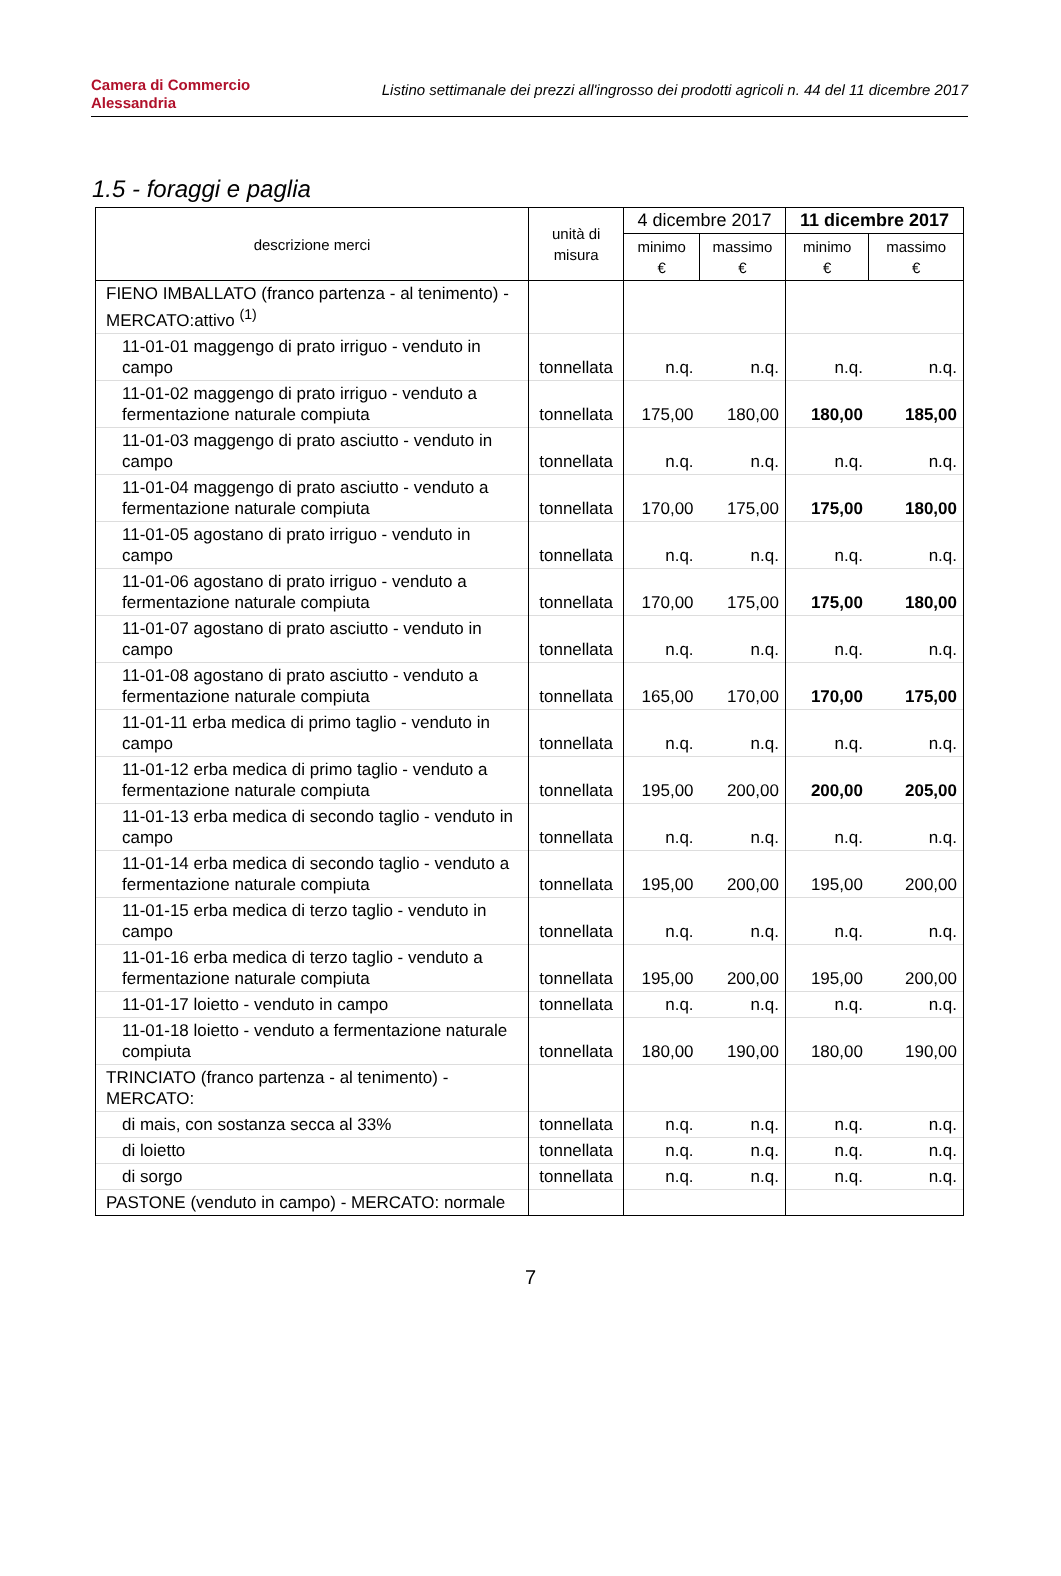Camera di Commercio
Alessandria
Listino settimanale dei prezzi all'ingrosso dei prodotti agricoli n. 44 del 11 dicembre 2017
1.5 - foraggi e paglia
| descrizione merci | unità di misura | 4 dicembre 2017 | | 11 dicembre 2017 | |
| --- | --- | --- | --- | --- | --- |
| | | minimo € | massimo € | minimo € | massimo € |
| FIENO IMBALLATO (franco partenza - al tenimento) - MERCATO:attivo <sup>(1)</sup> | | | | | |
| 11-01-01 maggengo di prato irriguo - venduto in campo | tonnellata | n.q. | n.q. | n.q. | n.q. |
| 11-01-02 maggengo di prato irriguo - venduto a fermentazione naturale compiuta | tonnellata | 175,00 | 180,00 | 180,00 | 185,00 |
| 11-01-03 maggengo di prato asciutto - venduto in campo | tonnellata | n.q. | n.q. | n.q. | n.q. |
| 11-01-04 maggengo di prato asciutto - venduto a fermentazione naturale compiuta | tonnellata | 170,00 | 175,00 | 175,00 | 180,00 |
| 11-01-05 agostano di prato irriguo - venduto in campo | tonnellata | n.q. | n.q. | n.q. | n.q. |
| 11-01-06 agostano di prato irriguo - venduto a fermentazione naturale compiuta | tonnellata | 170,00 | 175,00 | 175,00 | 180,00 |
| 11-01-07 agostano di prato asciutto - venduto in campo | tonnellata | n.q. | n.q. | n.q. | n.q. |
| 11-01-08 agostano di prato asciutto - venduto a fermentazione naturale compiuta | tonnellata | 165,00 | 170,00 | 170,00 | 175,00 |
| 11-01-11 erba medica di primo taglio - venduto in campo | tonnellata | n.q. | n.q. | n.q. | n.q. |
| 11-01-12 erba medica di primo taglio - venduto a fermentazione naturale compiuta | tonnellata | 195,00 | 200,00 | 200,00 | 205,00 |
| 11-01-13 erba medica di secondo taglio - venduto in campo | tonnellata | n.q. | n.q. | n.q. | n.q. |
| 11-01-14 erba medica di secondo taglio - venduto a fermentazione naturale compiuta | tonnellata | 195,00 | 200,00 | 195,00 | 200,00 |
| 11-01-15 erba medica di terzo taglio - venduto in campo | tonnellata | n.q. | n.q. | n.q. | n.q. |
| 11-01-16 erba medica di terzo taglio - venduto a fermentazione naturale compiuta | tonnellata | 195,00 | 200,00 | 195,00 | 200,00 |
| 11-01-17 loietto - venduto in campo | tonnellata | n.q. | n.q. | n.q. | n.q. |
| 11-01-18 loietto - venduto a fermentazione naturale compiuta | tonnellata | 180,00 | 190,00 | 180,00 | 190,00 |
| TRINCIATO (franco partenza - al tenimento) - MERCATO: | | | | | |
| di mais, con sostanza secca al 33% | tonnellata | n.q. | n.q. | n.q. | n.q. |
| di loietto | tonnellata | n.q. | n.q. | n.q. | n.q. |
| di sorgo | tonnellata | n.q. | n.q. | n.q. | n.q. |
| PASTONE (venduto in campo) - MERCATO: normale | | | | | |
7